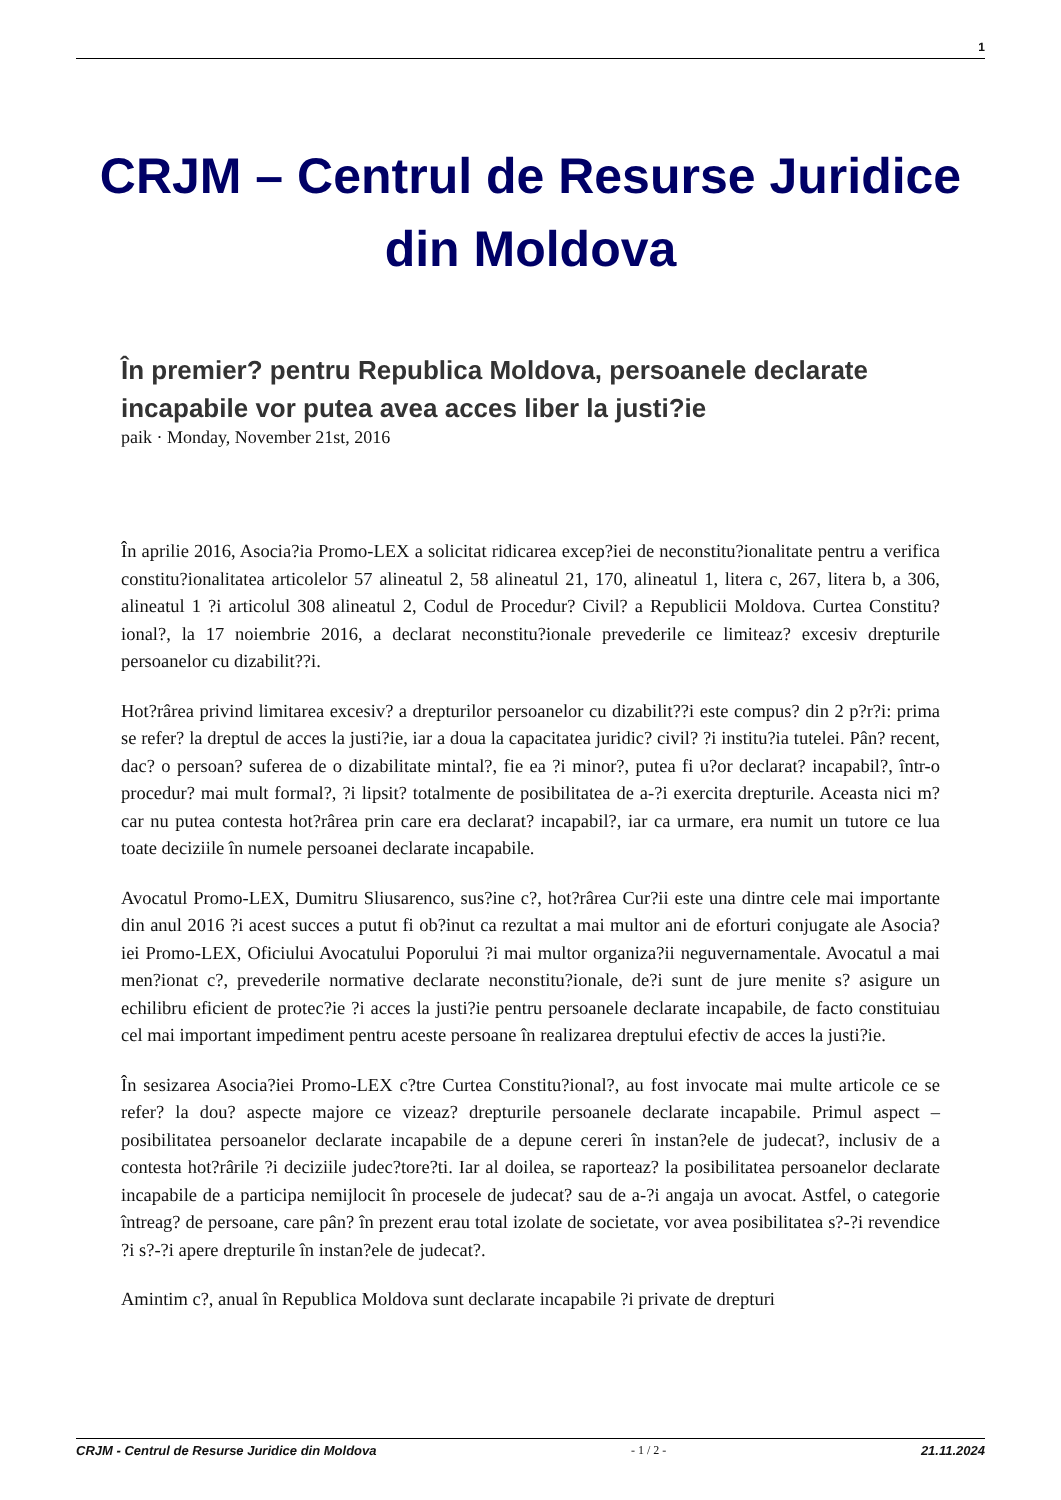1
CRJM – Centrul de Resurse Juridice din Moldova
În premier? pentru Republica Moldova, persoanele declarate incapabile vor putea avea acces liber la justi?ie
paik · Monday, November 21st, 2016
În aprilie 2016, Asocia?ia Promo-LEX a solicitat ridicarea excep?iei de neconstitu?ionalitate pentru a verifica constitu?ionalitatea articolelor 57 alineatul 2, 58 alineatul 21, 170, alineatul 1, litera c, 267, litera b, a 306, alineatul 1 ?i articolul 308 alineatul 2, Codul de Procedur? Civil? a Republicii Moldova. Curtea Constitu?ional?, la 17 noiembrie 2016, a declarat neconstitu?ionale prevederile ce limiteaz? excesiv drepturile persoanelor cu dizabilit??i.
Hot?rârea privind limitarea excesiv? a drepturilor persoanelor cu dizabilit??i este compus? din 2 p?r?i: prima se refer? la dreptul de acces la justi?ie, iar a doua la capacitatea juridic? civil? ?i institu?ia tutelei. Pân? recent, dac? o persoan? suferea de o dizabilitate mintal?, fie ea ?i minor?, putea fi u?or declarat? incapabil?, într-o procedur? mai mult formal?, ?i lipsit? totalmente de posibilitatea de a-?i exercita drepturile. Aceasta nici m?car nu putea contesta hot?rârea prin care era declarat? incapabil?, iar ca urmare, era numit un tutore ce lua toate deciziile în numele persoanei declarate incapabile.
Avocatul Promo-LEX, Dumitru Sliusarenco, sus?ine c?, hot?rârea Cur?ii este una dintre cele mai importante din anul 2016 ?i acest succes a putut fi ob?inut ca rezultat a mai multor ani de eforturi conjugate ale Asocia?iei Promo-LEX, Oficiului Avocatului Poporului ?i mai multor organiza?ii neguvernamentale. Avocatul a mai men?ionat c?, prevederile normative declarate neconstitu?ionale, de?i sunt de jure menite s? asigure un echilibru eficient de protec?ie ?i acces la justi?ie pentru persoanele declarate incapabile, de facto constituiau cel mai important impediment pentru aceste persoane în realizarea dreptului efectiv de acces la justi?ie.
În sesizarea Asocia?iei Promo-LEX c?tre Curtea Constitu?ional?, au fost invocate mai multe articole ce se refer? la dou? aspecte majore ce vizeaz? drepturile persoanele declarate incapabile. Primul aspect – posibilitatea persoanelor declarate incapabile de a depune cereri în instan?ele de judecat?, inclusiv de a contesta hot?rârile ?i deciziile judec?tore?ti. Iar al doilea, se raporteaz? la posibilitatea persoanelor declarate incapabile de a participa nemijlocit în procesele de judecat? sau de a-?i angaja un avocat. Astfel, o categorie întreag? de persoane, care pân? în prezent erau total izolate de societate, vor avea posibilitatea s?-?i revendice ?i s?-?i apere drepturile în instan?ele de judecat?.
Amintim c?, anual în Republica Moldova sunt declarate incapabile ?i private de drepturi
CRJM - Centrul de Resurse Juridice din Moldova - 1 / 2 - 21.11.2024